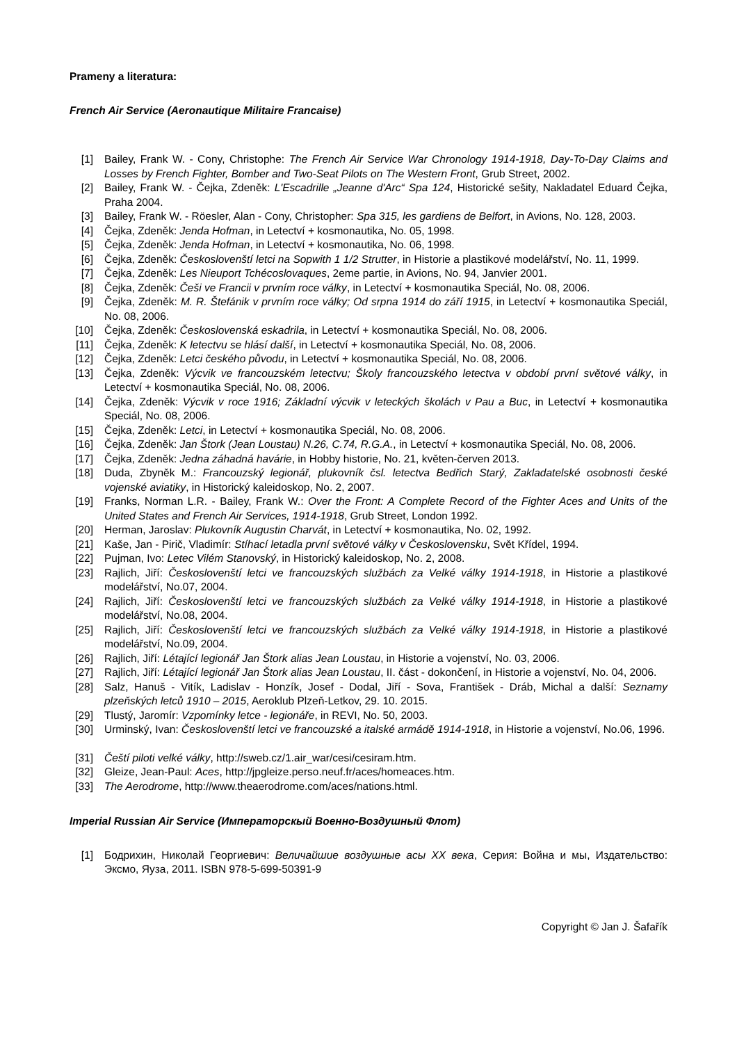Prameny a literatura:
French Air Service (Aeronautique Militaire Francaise)
[1] Bailey, Frank W. - Cony, Christophe: The French Air Service War Chronology 1914-1918, Day-To-Day Claims and Losses by French Fighter, Bomber and Two-Seat Pilots on The Western Front, Grub Street, 2002.
[2] Bailey, Frank W. - Čejka, Zdeněk: L'Escadrille „Jeanne d'Arc“ Spa 124, Historické sešity, Nakladatel Eduard Čejka, Praha 2004.
[3] Bailey, Frank W. - Röesler, Alan - Cony, Christopher: Spa 315, les gardiens de Belfort, in Avions, No. 128, 2003.
[4] Čejka, Zdeněk: Jenda Hofman, in Letectví + kosmonautika, No. 05, 1998.
[5] Čejka, Zdeněk: Jenda Hofman, in Letectví + kosmonautika, No. 06, 1998.
[6] Čejka, Zdeněk: Českoslovenští letci na Sopwith 1 1/2 Strutter, in Historie a plastikové modelářství, No. 11, 1999.
[7] Čejka, Zdeněk: Les Nieuport Tchécoslovaques, 2eme partie, in Avions, No. 94, Janvier 2001.
[8] Čejka, Zdeněk: Češi ve Francii v prvním roce války, in Letectví + kosmonautika Speciál, No. 08, 2006.
[9] Čejka, Zdeněk: M. R. Štefánik v prvním roce války; Od srpna 1914 do září 1915, in Letectví + kosmonautika Speciál, No. 08, 2006.
[10] Čejka, Zdeněk: Československá eskadrila, in Letectví + kosmonautika Speciál, No. 08, 2006.
[11] Čejka, Zdeněk: K letectvu se hlásí další, in Letectví + kosmonautika Speciál, No. 08, 2006.
[12] Čejka, Zdeněk: Letci českého původu, in Letectví + kosmonautika Speciál, No. 08, 2006.
[13] Čejka, Zdeněk: Výcvik ve francouzském letectvu; Školy francouzského letectva v období první světové války, in Letectví + kosmonautika Speciál, No. 08, 2006.
[14] Čejka, Zdeněk: Výcvik v roce 1916; Základní výcvik v leteckých školách v Pau a Buc, in Letectví + kosmonautika Speciál, No. 08, 2006.
[15] Čejka, Zdeněk: Letci, in Letectví + kosmonautika Speciál, No. 08, 2006.
[16] Čejka, Zdeněk: Jan Štork (Jean Loustau) N.26, C.74, R.G.A., in Letectví + kosmonautika Speciál, No. 08, 2006.
[17] Čejka, Zdeněk: Jedna záhadná havárie, in Hobby historie, No. 21, květen-červen 2013.
[18] Duda, Zbyněk M.: Francouzský legionář, plukovník čsl. letectva Bedřich Starý, Zakladatelské osobnosti české vojenské aviatiky, in Historický kaleidoskop, No. 2, 2007.
[19] Franks, Norman L.R. - Bailey, Frank W.: Over the Front: A Complete Record of the Fighter Aces and Units of the United States and French Air Services, 1914-1918, Grub Street, London 1992.
[20] Herman, Jaroslav: Plukovník Augustin Charvát, in Letectví + kosmonautika, No. 02, 1992.
[21] Kaše, Jan - Pirič, Vladimír: Stíhací letadla první světové války v Československu, Svět Křídel, 1994.
[22] Pujman, Ivo: Letec Vilém Stanovský, in Historický kaleidoskop, No. 2, 2008.
[23] Rajlich, Jiří: Českoslovenští letci ve francouzských službách za Velké války 1914-1918, in Historie a plastikové modelářství, No.07, 2004.
[24] Rajlich, Jiří: Českoslovenští letci ve francouzských službách za Velké války 1914-1918, in Historie a plastikové modelářství, No.08, 2004.
[25] Rajlich, Jiří: Českoslovenští letci ve francouzských službách za Velké války 1914-1918, in Historie a plastikové modelářství, No.09, 2004.
[26] Rajlich, Jiří: Létající legionář Jan Štork alias Jean Loustau, in Historie a vojenství, No. 03, 2006.
[27] Rajlich, Jiří: Létající legionář Jan Štork alias Jean Loustau, II. část - dokončení, in Historie a vojenství, No. 04, 2006.
[28] Salz, Hanuš - Vitík, Ladislav - Honzík, Josef - Dodal, Jiří - Sova, František - Dráb, Michal a další: Seznamy plzeňských letců 1910 – 2015, Aeroklub Plzeň-Letkov, 29. 10. 2015.
[29] Tlustý, Jaromír: Vzpomínky letce - legionáře, in REVI, No. 50, 2003.
[30] Urminský, Ivan: Českoslovenští letci ve francouzské a italské armádě 1914-1918, in Historie a vojenství, No.06, 1996.
[31] Čeští piloti velké války, http://sweb.cz/1.air_war/cesi/cesiram.htm.
[32] Gleize, Jean-Paul: Aces, http://jpgleize.perso.neuf.fr/aces/homeaces.htm.
[33] The Aerodrome, http://www.theaerodrome.com/aces/nations.html.
Imperial Russian Air Service (Императорскый Военно-Воздушный Флот)
[1] Бодрихин, Николай Георгиевич: Величайшие воздушные асы XX века, Серия: Война и мы, Издательство: Эксмо, Яуза, 2011. ISBN 978-5-699-50391-9
Copyright © Jan J. Šafařík